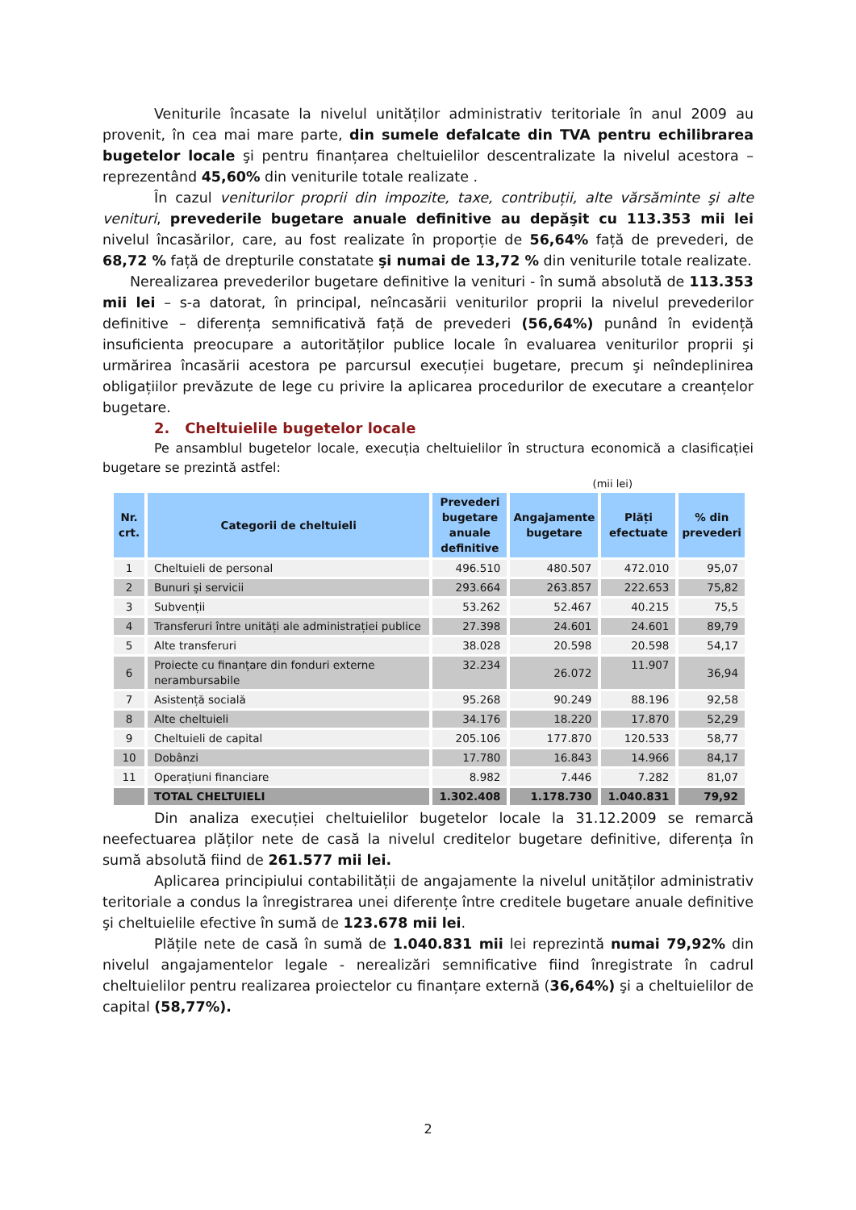Veniturile încasate la nivelul unităților administrativ teritoriale în anul 2009 au provenit, în cea mai mare parte, din sumele defalcate din TVA pentru echilibrarea bugetelor locale şi pentru finanțarea cheltuielilor descentralizate la nivelul acestora – reprezentând 45,60% din veniturile totale realizate .
În cazul veniturilor proprii din impozite, taxe, contribuții, alte vărsăminte şi alte venituri, prevederile bugetare anuale definitive au depăşit cu 113.353 mii lei nivelul încasărilor, care, au fost realizate în proporție de 56,64% față de prevederi, de 68,72 % față de drepturile constatate şi numai de 13,72 % din veniturile totale realizate.
Nerealizarea prevederilor bugetare definitive la venituri - în sumă absolută de 113.353 mii lei – s-a datorat, în principal, neîncasării veniturilor proprii la nivelul prevederilor definitive – diferența semnificativă față de prevederi (56,64%) punând în evidență insuficienta preocupare a autorităților publice locale în evaluarea veniturilor proprii şi urmărirea încasării acestora pe parcursul execuției bugetare, precum şi neîndeplinirea obligațiilor prevăzute de lege cu privire la aplicarea procedurilor de executare a creanțelor bugetare.
2. Cheltuielile bugetelor locale
Pe ansamblul bugetelor locale, execuția cheltuielilor în structura economică a clasificației bugetare se prezintă astfel:
(mii lei)
| Nr. crt. | Categorii de cheltuieli | Prevederi bugetare anuale definitive | Angajamente bugetare | Plăți efectuate | % din prevederi |
| --- | --- | --- | --- | --- | --- |
| 1 | Cheltuieli de personal | 496.510 | 480.507 | 472.010 | 95,07 |
| 2 | Bunuri şi servicii | 293.664 | 263.857 | 222.653 | 75,82 |
| 3 | Subvenții | 53.262 | 52.467 | 40.215 | 75,5 |
| 4 | Transferuri între unități ale administrației publice | 27.398 | 24.601 | 24.601 | 89,79 |
| 5 | Alte transferuri | 38.028 | 20.598 | 20.598 | 54,17 |
| 6 | Proiecte cu finanțare din fonduri externe nerambursabile | 32.234 | 26.072 | 11.907 | 36,94 |
| 7 | Asistență socială | 95.268 | 90.249 | 88.196 | 92,58 |
| 8 | Alte cheltuieli | 34.176 | 18.220 | 17.870 | 52,29 |
| 9 | Cheltuieli de capital | 205.106 | 177.870 | 120.533 | 58,77 |
| 10 | Dobânzi | 17.780 | 16.843 | 14.966 | 84,17 |
| 11 | Operațiuni financiare | 8.982 | 7.446 | 7.282 | 81,07 |
| | TOTAL CHELTUIELI | 1.302.408 | 1.178.730 | 1.040.831 | 79,92 |
Din analiza execuției cheltuielilor bugetelor locale la 31.12.2009 se remarcă neefectuarea plăților nete de casă la nivelul creditelor bugetare definitive, diferența în sumă absolută fiind de 261.577 mii lei.
Aplicarea principiului contabilității de angajamente la nivelul unităților administrativ teritoriale a condus la înregistrarea unei diferențe între creditele bugetare anuale definitive şi cheltuielile efective în sumă de 123.678 mii lei.
Plățile nete de casă în sumă de 1.040.831 mii lei reprezintă numai 79,92% din nivelul angajamentelor legale - nerealizări semnificative fiind înregistrate în cadrul cheltuielilor pentru realizarea proiectelor cu finanțare externă (36,64%) şi a cheltuielilor de capital (58,77%).
2